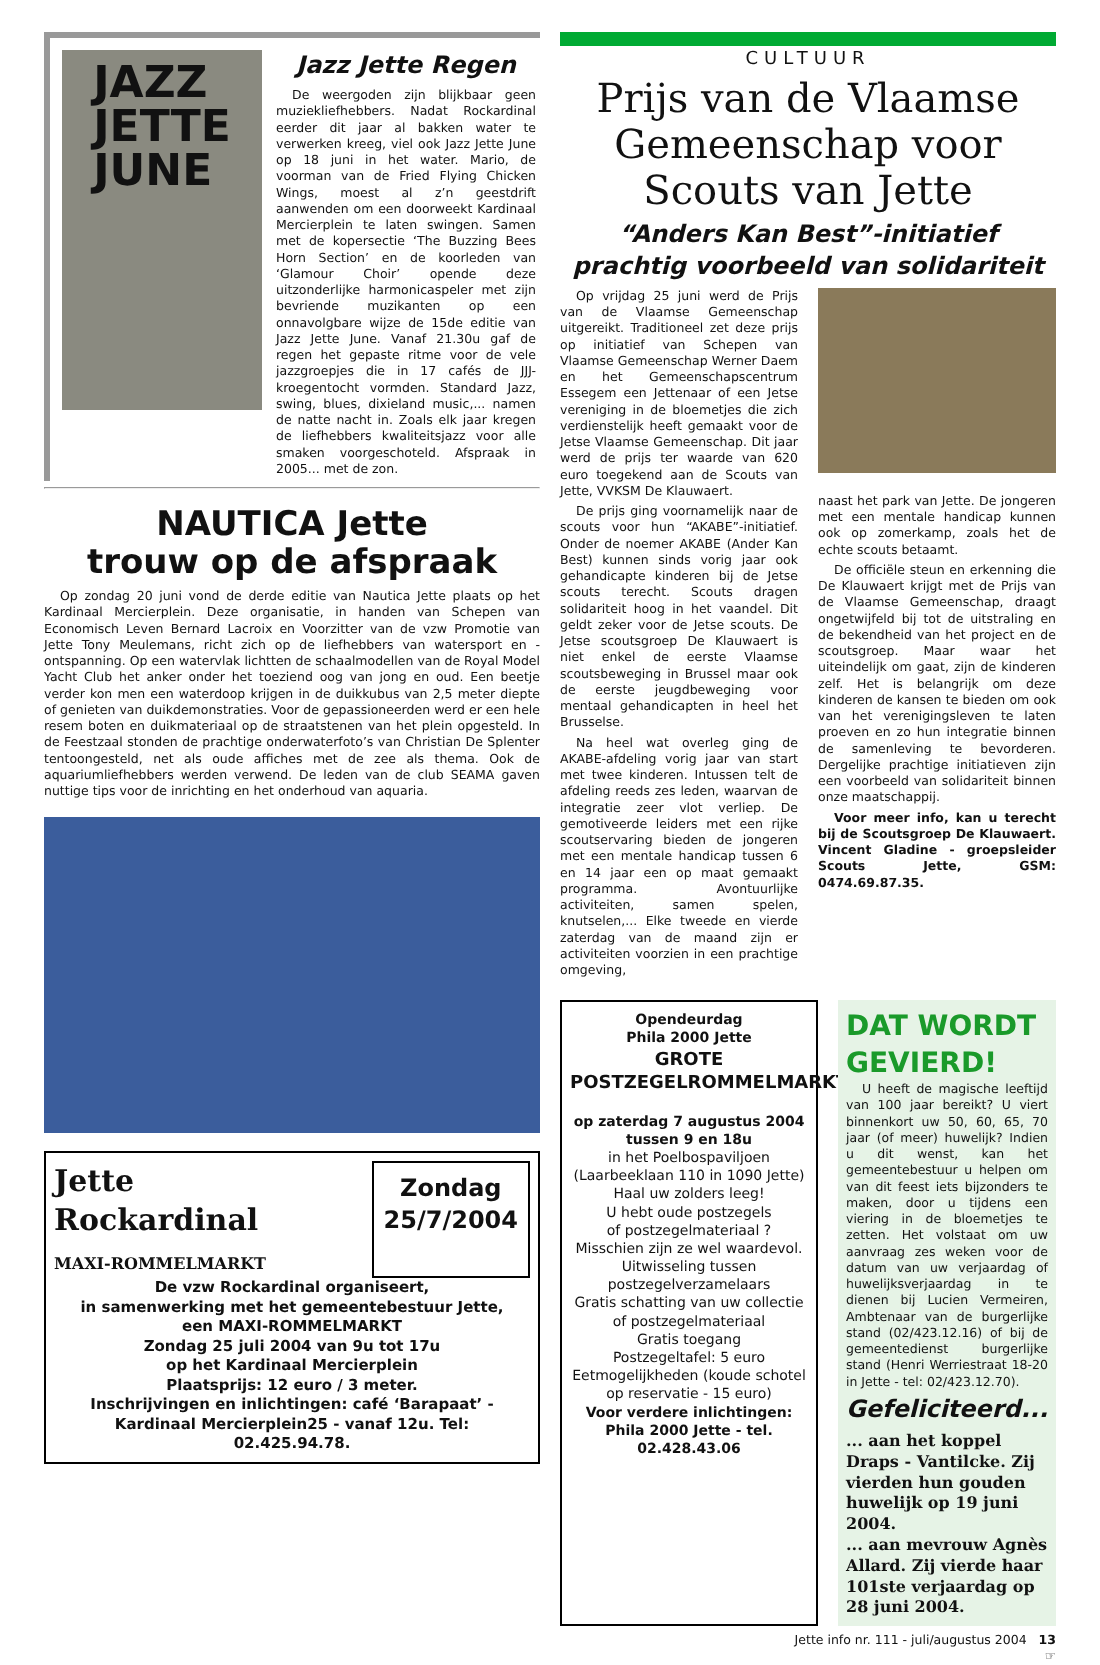JAZZ
JETTE
JUNE
Jazz Jette Regen
De weergoden zijn blijkbaar geen muziekliefhebbers. Nadat Rockardinal eerder dit jaar al bakken water te verwerken kreeg, viel ook Jazz Jette June op 18 juni in het water. Mario, de voorman van de Fried Flying Chicken Wings, moest al z’n geestdrift aanwenden om een doorweekt Kardinaal Mercierplein te laten swingen. Samen met de kopersectie ‘The Buzzing Bees Horn Section’ en de koorleden van ‘Glamour Choir’ opende deze uitzonderlijke harmonicaspeler met zijn bevriende muzikanten op een onnavolgbare wijze de 15de editie van Jazz Jette June. Vanaf 21.30u gaf de regen het gepaste ritme voor de vele jazzgroepjes die in 17 cafés de JJJ-kroegentocht vormden. Standard Jazz, swing, blues, dixieland music,... namen de natte nacht in. Zoals elk jaar kregen de liefhebbers kwaliteitsjazz voor alle smaken voorgeschoteld. Afspraak in 2005... met de zon.
NAUTICA Jette
trouw op de afspraak
Op zondag 20 juni vond de derde editie van Nautica Jette plaats op het Kardinaal Mercierplein. Deze organisatie, in handen van Schepen van Economisch Leven Bernard Lacroix en Voorzitter van de vzw Promotie van Jette Tony Meulemans, richt zich op de liefhebbers van watersport en -ontspanning. Op een watervlak lichtten de schaalmodellen van de Royal Model Yacht Club het anker onder het toeziend oog van jong en oud. Een beetje verder kon men een waterdoop krijgen in de duikkubus van 2,5 meter diepte of genieten van duikdemonstraties. Voor de gepassioneerden werd er een hele resem boten en duikmateriaal op de straatstenen van het plein opgesteld. In de Feestzaal stonden de prachtige onderwaterfoto’s van Christian De Splenter tentoongesteld, net als oude affiches met de zee als thema. Ook de aquariumliefhebbers werden verwend. De leden van de club SEAMA gaven nuttige tips voor de inrichting en het onderhoud van aquaria.
Jette
Rockardinal
MAXI-ROMMELMARKT
Zondag
25/7/2004
De vzw Rockardinal organiseert,
in samenwerking met het gemeentebestuur Jette,
een MAXI-ROMMELMARKT
Zondag 25 juli 2004 van 9u tot 17u
op het Kardinaal Mercierplein
Plaatsprijs: 12 euro / 3 meter.
Inschrijvingen en inlichtingen: café ‘Barapaat’ - Kardinaal Mercierplein25 - vanaf 12u. Tel: 02.425.94.78.
CULTUUR
Prijs van de Vlaamse Gemeenschap voor Scouts van Jette
“Anders Kan Best”-initiatief
prachtig voorbeeld van solidariteit
Op vrijdag 25 juni werd de Prijs van de Vlaamse Gemeenschap uitgereikt. Traditioneel zet deze prijs op initiatief van Schepen van Vlaamse Gemeenschap Werner Daem en het Gemeenschapscentrum Essegem een Jettenaar of een Jetse vereniging in de bloemetjes die zich verdienstelijk heeft gemaakt voor de Jetse Vlaamse Gemeenschap. Dit jaar werd de prijs ter waarde van 620 euro toegekend aan de Scouts van Jette, VVKSM De Klauwaert.
De prijs ging voornamelijk naar de scouts voor hun “AKABE”-initiatief. Onder de noemer AKABE (Ander Kan Best) kunnen sinds vorig jaar ook gehandicapte kinderen bij de Jetse scouts terecht. Scouts dragen solidariteit hoog in het vaandel. Dit geldt zeker voor de Jetse scouts. De Jetse scoutsgroep De Klauwaert is niet enkel de eerste Vlaamse scoutsbeweging in Brussel maar ook de eerste jeugdbeweging voor mentaal gehandicapten in heel het Brusselse.
Na heel wat overleg ging de AKABE-afdeling vorig jaar van start met twee kinderen. Intussen telt de afdeling reeds zes leden, waarvan de integratie zeer vlot verliep. De gemotiveerde leiders met een rijke scoutservaring bieden de jongeren met een mentale handicap tussen 6 en 14 jaar een op maat gemaakt programma. Avontuurlijke activiteiten, samen spelen, knutselen,... Elke tweede en vierde zaterdag van de maand zijn er activiteiten voorzien in een prachtige omgeving,
naast het park van Jette. De jongeren met een mentale handicap kunnen ook op zomerkamp, zoals het de echte scouts betaamt.
De officiële steun en erkenning die De Klauwaert krijgt met de Prijs van de Vlaamse Gemeenschap, draagt ongetwijfeld bij tot de uitstraling en de bekendheid van het project en de scoutsgroep. Maar waar het uiteindelijk om gaat, zijn de kinderen zelf. Het is belangrijk om deze kinderen de kansen te bieden om ook van het verenigingsleven te laten proeven en zo hun integratie binnen de samenleving te bevorderen. Dergelijke prachtige initiatieven zijn een voorbeeld van solidariteit binnen onze maatschappij.
Voor meer info, kan u terecht bij de Scoutsgroep De Klauwaert. Vincent Gladine - groepsleider Scouts Jette, GSM: 0474.69.87.35.
Opendeurdag
Phila 2000 Jette
GROTE
POSTZEGELROMMELMARKT
op zaterdag 7 augustus 2004
tussen 9 en 18u
in het Poelbospaviljoen
(Laarbeeklaan 110 in 1090 Jette)
Haal uw zolders leeg!
U hebt oude postzegels
of postzegelmateriaal ?
Misschien zijn ze wel waardevol.
Uitwisseling tussen
postzegelverzamelaars
Gratis schatting van uw collectie
of postzegelmateriaal
Gratis toegang
Postzegeltafel: 5 euro
Eetmogelijkheden (koude schotel op reservatie - 15 euro)
Voor verdere inlichtingen: Phila 2000 Jette - tel. 02.428.43.06
DAT WORDT GEVIERD!
U heeft de magische leeftijd van 100 jaar bereikt? U viert binnenkort uw 50, 60, 65, 70 jaar (of meer) huwelijk? Indien u dit wenst, kan het gemeentebestuur u helpen om van dit feest iets bijzonders te maken, door u tijdens een viering in de bloemetjes te zetten. Het volstaat om uw aanvraag zes weken voor de datum van uw verjaardag of huwelijksverjaardag in te dienen bij Lucien Vermeiren, Ambtenaar van de burgerlijke stand (02/423.12.16) of bij de gemeentedienst burgerlijke stand (Henri Werriestraat 18-20 in Jette - tel: 02/423.12.70).
Gefeliciteerd...
... aan het koppel Draps - Vantilcke. Zij vierden hun gouden huwelijk op 19 juni 2004.
... aan mevrouw Agnès Allard. Zij vierde haar 101ste verjaardag op 28 juni 2004.
Jette info nr. 111 - juli/augustus 2004 13
☞